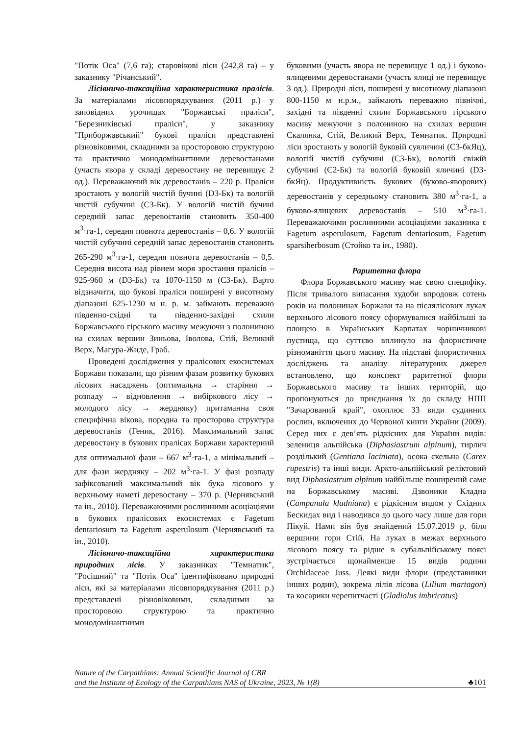"Потік Оса" (7,6 га); старовікові ліси (242,8 га) – у заказнику "Річанський".
Лісівничо-таксаційна характеристика пралісів. За матеріалами лісовпорядкування (2011 р.) у заповідних урочищах "Боржавські праліси", "Березниківські праліси", у заказнику "Приборжавський" букові праліси представлені різновіковими, складними за просторовою структурою та практично монодомінантними деревостанами (участь явора у складі деревостану не перевищує 2 од.). Переважаючий вік деревостанів – 220 р. Праліси зростають у вологій чистій бучині (D3-Бк) та вологій чистій субучині (С3-Бк). У вологій чистій бучині середній запас деревостанів становить 350-400 м<sup>3</sup>·га-1, середня повнота деревостанів – 0,6. У вологій чистій субучині середній запас деревостанів становить 265-290 м<sup>3</sup>·га-1, середня повнота деревостанів – 0,5. Середня висота над рівнем моря зростання пралісів – 925-960 м (D3-Бк) та 1070-1150 м (С3-Бк). Варто відзначити, що букові праліси поширені у висотному діапазоні 625-1230 м н. р. м. займають переважно південно-східні та південно-західні схили Боржавського гірського масиву межуючи з полониною на схилах вершин Зиньова, Іволова, Стій, Великий Верх, Магура-Жиде, Граб.
Проведені дослідження у пралісових екосистемах Боржави показали, що різним фазам розвитку букових лісових насаджень (оптимальна → старіння → розпаду → відновлення → вибіркового лісу → молодого лісу → жердняку) притаманна своя специфічна вікова, породна та просторова структура деревостанів (Геник, 2016). Максимальний запас деревостану в букових пралісах Боржави характерний для оптимальної фази – 667 м<sup>3</sup>·га-1, а мінімальний – для фази жердняку – 202 м<sup>3</sup>·га-1. У фазі розпаду зафіксований максимальний вік бука лісового у верхньому наметі деревостану – 370 р. (Чернявський та ін., 2010). Переважаючими рослинними асоціаціями в букових пралісових екосистемах є Fagetum dentariosum та Fagetum asperulosum (Чернявський та ін., 2010).
Лісівничо-таксаційна характеристика природних лісів. У заказниках "Темнатик", "Росішний" та "Потік Оса" ідентифіковано природні ліси, які за матеріалами лісовпорядкування (2011 р.) представлені різновіковими, складними за просторовою структурою та практично монодомінантними
буковими (участь явора не перевищує 1 од.) і буково-ялицевими деревостанами (участь ялиці не перевищує 3 од.). Природні ліси, поширені у висотному діапазоні 800-1150 м н.р.м., займають переважно північні, західні та південні схили Боржавського гірського масиву межуючи з полониною на схилах вершин Скалянка, Стій, Великий Верх, Темнатик. Природні ліси зростають у вологій буковій суяличині (С3-бкЯц), вологій чистій субучині (С3-Бк), вологій свіжій субучині (С2-Бк) та вологій буковій яличині (D3-бкЯц). Продуктивність букових (буково-яворових) деревостанів у середньому становить 380 м<sup>3</sup>·га-1, а буково-ялицевих деревостанів – 510 м<sup>3</sup>·га-1. Переважаючими рослинними асоціаціями заказника є Fagetum asperulosum, Fagetum dentariosum, Fagetum sparsiherbosum (Стойко та ін., 1980).
Раритетна флора
Флора Боржавського масиву має свою специфіку. Після тривалого випасання худоби впродовж сотень років на полонинах Боржави та на післялісових луках верхнього лісового поясу сформувалися найбільші за площею в Українських Карпатах чорничникові пустища, що суттєво вплинуло на флористичне різноманіття цього масиву. На підставі флористичних досліджень та аналізу літературних джерел встановлено, що конспект раритетної флори Боржавського масиву та інших територій, що пропонуються до приєднання їх до складу НПП "Зачарований край", охоплює 33 види судинних рослин, включених до Червоної книги України (2009). Серед них є дев’ять рідкісних для України видів: зелениця альпійська (Diphasiastrum alpinum), тирлич розділький (Gentiana laciniata), осока скельна (Carex rupestris) та інші види. Аркто-альпійський реліктовий вид Diphasiastrum alpinum найбільше поширений саме на Боржавському масиві. Дзвоники Кладна (Campanula kladniana) є рідкісним видом у Східних Бескидах вид і наводився до цього часу лише для гори Пікуй. Нами він був знайдений 15.07.2019 р. біля вершини гори Стій. На луках в межах верхнього лісового поясу та рідше в субальпійському поясі зустрічається щонайменше 15 видів родини Orchidaceae Juss. Деякі види флори (представники інших родин), зокрема лілія лісова (Lilium martagon) та косарики черепитчасті (Gladiolus imbricatus)
Nature of the Carpathians: Annual Scientific Journal of CBR
and the Institute of Ecology of the Carpathians NAS of Ukraine, 2023, № 1(8)
♣101